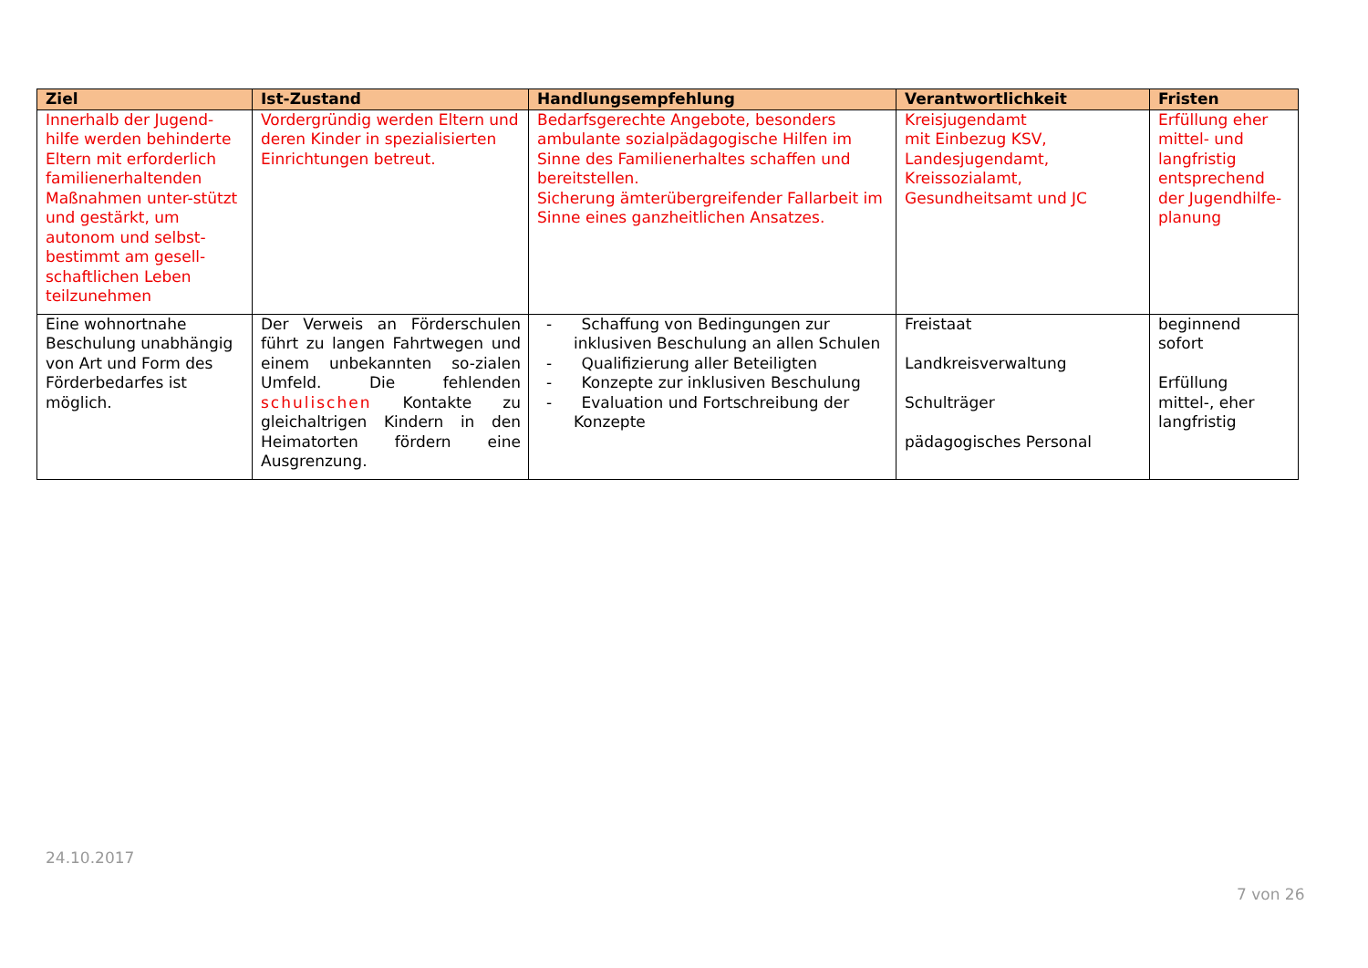| Ziel | Ist-Zustand | Handlungsempfehlung | Verantwortlichkeit | Fristen |
| --- | --- | --- | --- | --- |
| Innerhalb der Jugend-hilfe werden behinderte Eltern mit erforderlich familienerhaltenden Maßnahmen unter-stützt und gestärkt, um autonom und selbst-bestimmt am gesell-schaftlichen Leben teilzunehmen | Vordergründig werden Eltern und deren Kinder in spezialisierten Einrichtungen betreut. | Bedarfsgerechte Angebote, besonders ambulante sozialpädagogische Hilfen im Sinne des Familienerhaltes schaffen und bereitstellen. Sicherung ämterübergreifender Fallarbeit im Sinne eines ganzheitlichen Ansatzes. | Kreisjugendamt mit Einbezug KSV, Landesjugendamt, Kreissozialamt, Gesundheitsamt und JC | Erfüllung eher mittel- und langfristig entsprechend der Jugendhilfe-planung |
| Eine wohnortnahe Beschulung unabhängig von Art und Form des Förderbedarfes ist möglich. | Der Verweis an Förderschulen führt zu langen Fahrtwegen und einem unbekannten so-zialen Umfeld. Die fehlenden schulischen Kontakte zu gleichaltrigen Kindern in den Heimatorten fördern eine Ausgrenzung. | - Schaffung von Bedingungen zur inklusiven Beschulung an allen Schulen - Qualifizierung aller Beteiligten - Konzepte zur inklusiven Beschulung - Evaluation und Fortschreibung der Konzepte | Freistaat Landkreisverwaltung Schulträger pädagogisches Personal | beginnend sofort Erfüllung mittel-, eher langfristig |
24.10.2017
7 von 26